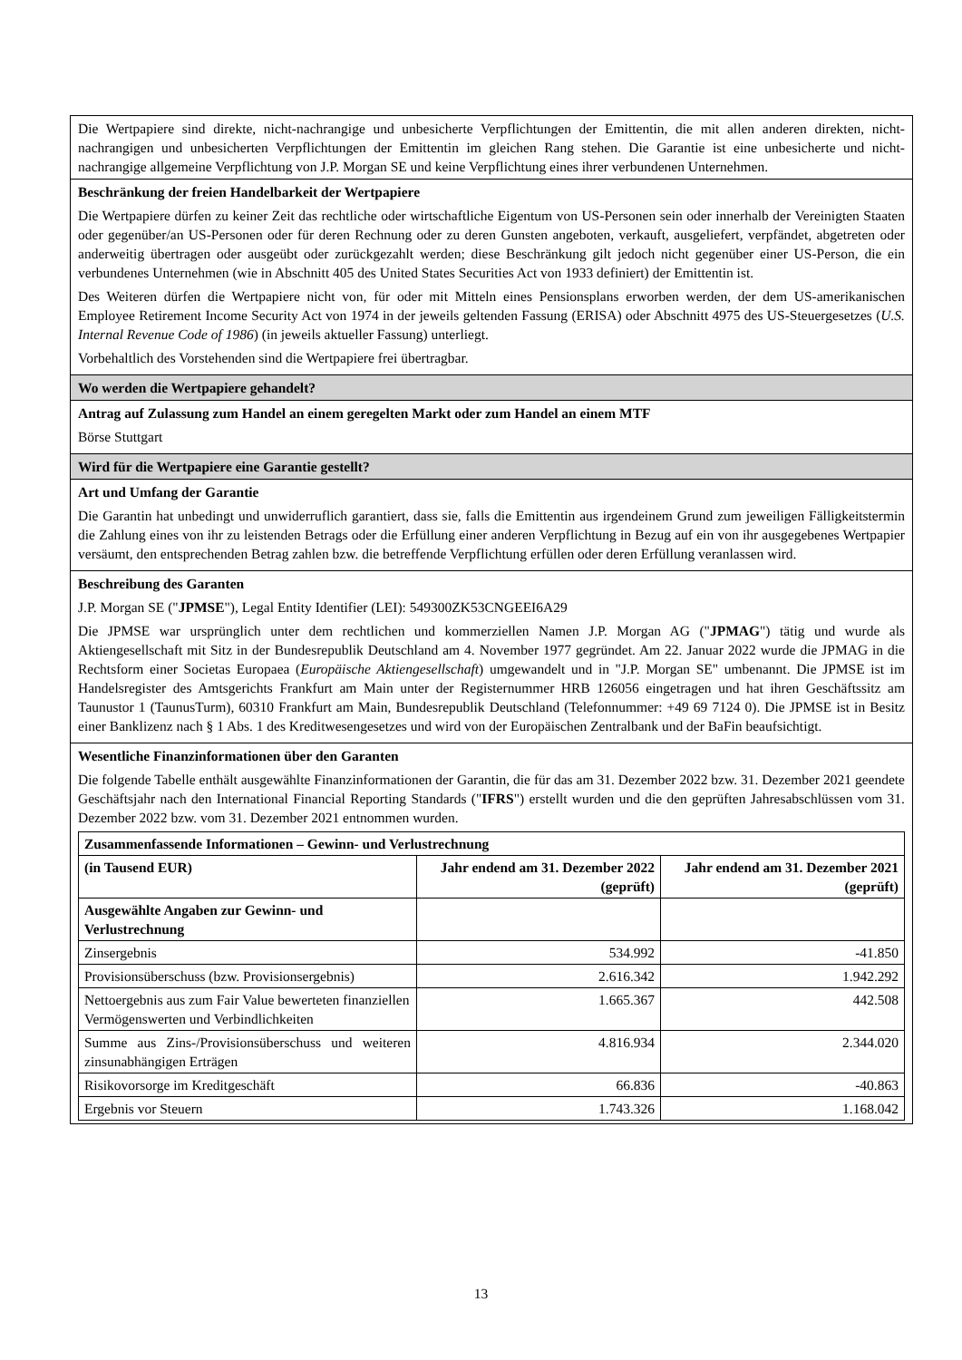| Die Wertpapiere sind direkte, nicht-nachrangige und unbesicherte Verpflichtungen der Emittentin, die mit allen anderen direkten, nicht-nachrangigen und unbesicherten Verpflichtungen der Emittentin im gleichen Rang stehen. Die Garantie ist eine unbesicherte und nicht-nachrangige allgemeine Verpflichtung von J.P. Morgan SE und keine Verpflichtung eines ihrer verbundenen Unternehmen. |
| Beschränkung der freien Handelbarkeit der Wertpapiere Die Wertpapiere dürfen zu keiner Zeit das rechtliche oder wirtschaftliche Eigentum von US-Personen sein oder innerhalb der Vereinigten Staaten oder gegenüber/an US-Personen oder für deren Rechnung oder zu deren Gunsten angeboten, verkauft, ausgeliefert, verpfändet, abgetreten oder anderweitig übertragen oder ausgeübt oder zurückgezahlt werden; diese Beschränkung gilt jedoch nicht gegenüber einer US-Person, die ein verbundenes Unternehmen (wie in Abschnitt 405 des United States Securities Act von 1933 definiert) der Emittentin ist. Des Weiteren dürfen die Wertpapiere nicht von, für oder mit Mitteln eines Pensionsplans erworben werden, der dem US-amerikanischen Employee Retirement Income Security Act von 1974 in der jeweils geltenden Fassung (ERISA) oder Abschnitt 4975 des US-Steuergesetzes ( U.S. Internal Revenue Code of 1986 ) (in jeweils aktueller Fassung) unterliegt. Vorbehaltlich des Vorstehenden sind die Wertpapiere frei übertragbar. |
| Wo werden die Wertpapiere gehandelt? |
| Antrag auf Zulassung zum Handel an einem geregelten Markt oder zum Handel an einem MTF Börse Stuttgart |
| Wird für die Wertpapiere eine Garantie gestellt? |
| Art und Umfang der Garantie Die Garantin hat unbedingt und unwiderruflich garantiert, dass sie, falls die Emittentin aus irgendeinem Grund zum jeweiligen Fälligkeitstermin die Zahlung eines von ihr zu leistenden Betrags oder die Erfüllung einer anderen Verpflichtung in Bezug auf ein von ihr ausgegebenes Wertpapier versäumt, den entsprechenden Betrag zahlen bzw. die betreffende Verpflichtung erfüllen oder deren Erfüllung veranlassen wird. |
| Beschreibung des Garanten J.P. Morgan SE (" JPMSE "), Legal Entity Identifier (LEI): 549300ZK53CNGEEI6A29 Die JPMSE war ursprünglich unter dem rechtlichen und kommerziellen Namen J.P. Morgan AG (" JPMAG ") tätig und wurde als Aktiengesellschaft mit Sitz in der Bundesrepublik Deutschland am 4. November 1977 gegründet. Am 22. Januar 2022 wurde die JPMAG in die Rechtsform einer Societas Europaea ( Europäische Aktiengesellschaft ) umgewandelt und in "J.P. Morgan SE" umbenannt. Die JPMSE ist im Handelsregister des Amtsgerichts Frankfurt am Main unter der Registernummer HRB 126056 eingetragen und hat ihren Geschäftssitz am Taunustor 1 (TaunusTurm), 60310 Frankfurt am Main, Bundesrepublik Deutschland (Telefonnummer: +49 69 7124 0). Die JPMSE ist in Besitz einer Banklizenz nach § 1 Abs. 1 des Kreditwesengesetzes und wird von der Europäischen Zentralbank und der BaFin beaufsichtigt. |
| Wesentliche Finanzinformationen über den Garanten Die folgende Tabelle enthält ausgewählte Finanzinformationen der Garantin, die für das am 31. Dezember 2022 bzw. 31. Dezember 2021 geendete Geschäftsjahr nach den International Financial Reporting Standards (" IFRS ") erstellt wurden und die den geprüften Jahresabschlüssen vom 31. Dezember 2022 bzw. vom 31. Dezember 2021 entnommen wurden. / Zusammenfassende Informationen – Gewinn- und Verlustrechnung / / / / --- / --- / --- / / (in Tausend EUR) / Jahr endend am 31. Dezember 2022 (geprüft) / Jahr endend am 31. Dezember 2021 (geprüft) / / Ausgewählte Angaben zur Gewinn- und Verlustrechnung / / / / Zinsergebnis / 534.992 / -41.850 / / Provisionsüberschuss (bzw. Provisionsergebnis) / 2.616.342 / 1.942.292 / / Nettoergebnis aus zum Fair Value bewerteten finanziellen Vermögenswerten und Verbindlichkeiten / 1.665.367 / 442.508 / / Summe aus Zins-/Provisionsüberschuss und weiteren zinsunabhängigen Erträgen / 4.816.934 / 2.344.020 / / Risikovorsorge im Kreditgeschäft / 66.836 / -40.863 / / Ergebnis vor Steuern / 1.743.326 / 1.168.042 / |
13